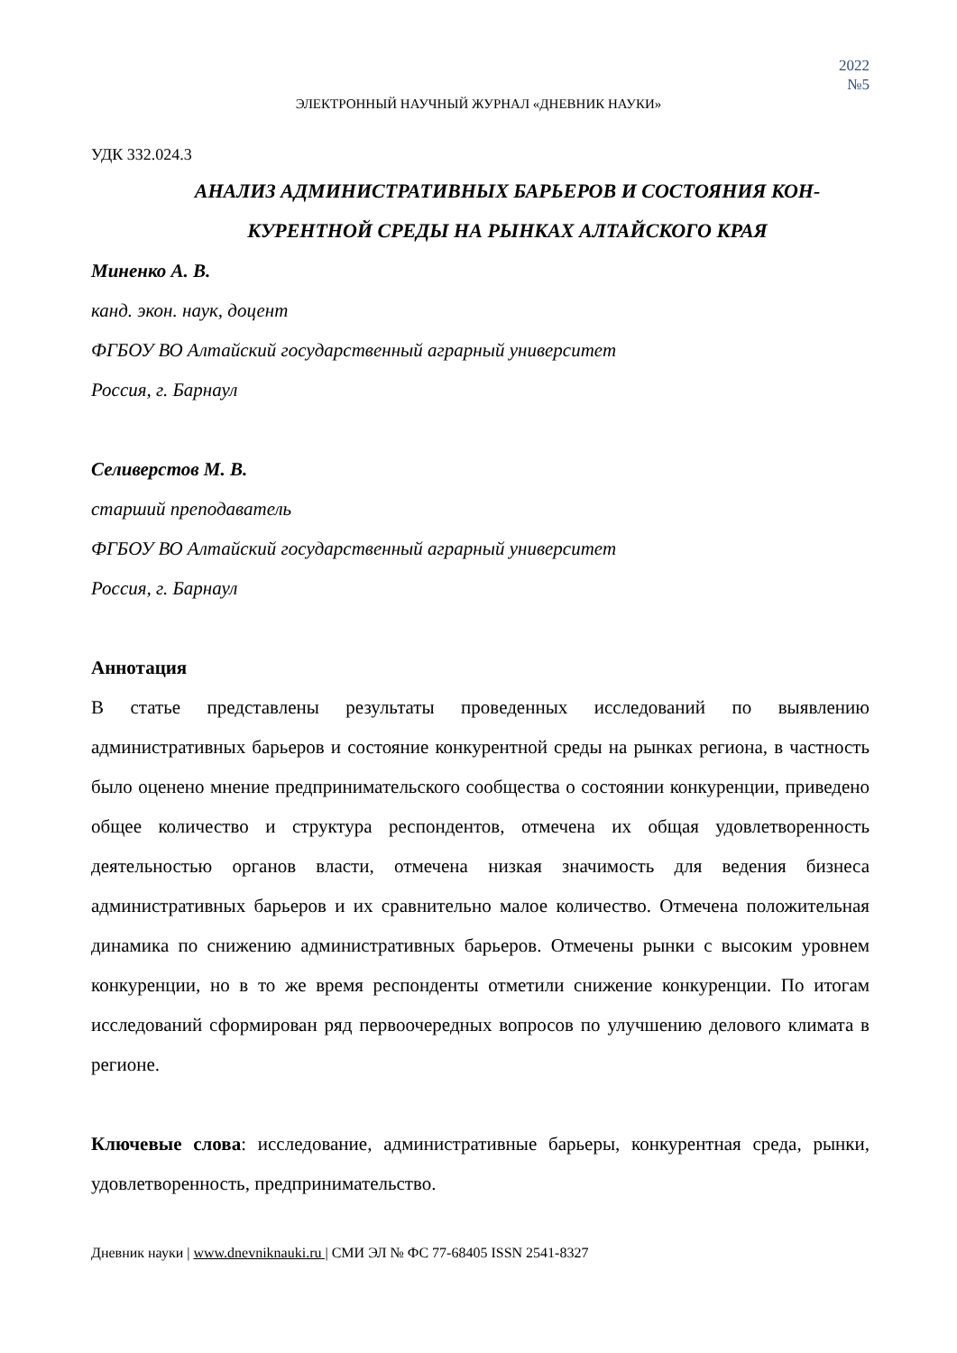2022
№5
ЭЛЕКТРОННЫЙ НАУЧНЫЙ ЖУРНАЛ «ДНЕВНИК НАУКИ»
УДК 332.024.3
АНАЛИЗ АДМИНИСТРАТИВНЫХ БАРЬЕРОВ И СОСТОЯНИЯ КОН-
КУРЕНТНОЙ СРЕДЫ НА РЫНКАХ АЛТАЙСКОГО КРАЯ
Миненко А. В.
канд. экон. наук, доцент
ФГБОУ ВО Алтайский государственный аграрный университет
Россия, г. Барнаул
Селиверстов М. В.
старший преподаватель
ФГБОУ ВО Алтайский государственный аграрный университет
Россия, г. Барнаул
Аннотация
В статье представлены результаты проведенных исследований по выявлению административных барьеров и состояние конкурентной среды на рынках региона, в частность было оценено мнение предпринимательского сообщества о состоянии конкуренции, приведено общее количество и структура респондентов, отмечена их общая удовлетворенность деятельностью органов власти, отмечена низкая значимость для ведения бизнеса административных барьеров и их сравнительно малое количество. Отмечена положительная динамика по снижению административных барьеров. Отмечены рынки с высоким уровнем конкуренции, но в то же время респонденты отметили снижение конкуренции. По итогам исследований сформирован ряд первоочередных вопросов по улучшению делового климата в регионе.
Ключевые слова: исследование, административные барьеры, конкурентная среда, рынки, удовлетворенность, предпринимательство.
Дневник науки | www.dnevniknauki.ru | СМИ ЭЛ № ФС 77-68405 ISSN 2541-8327